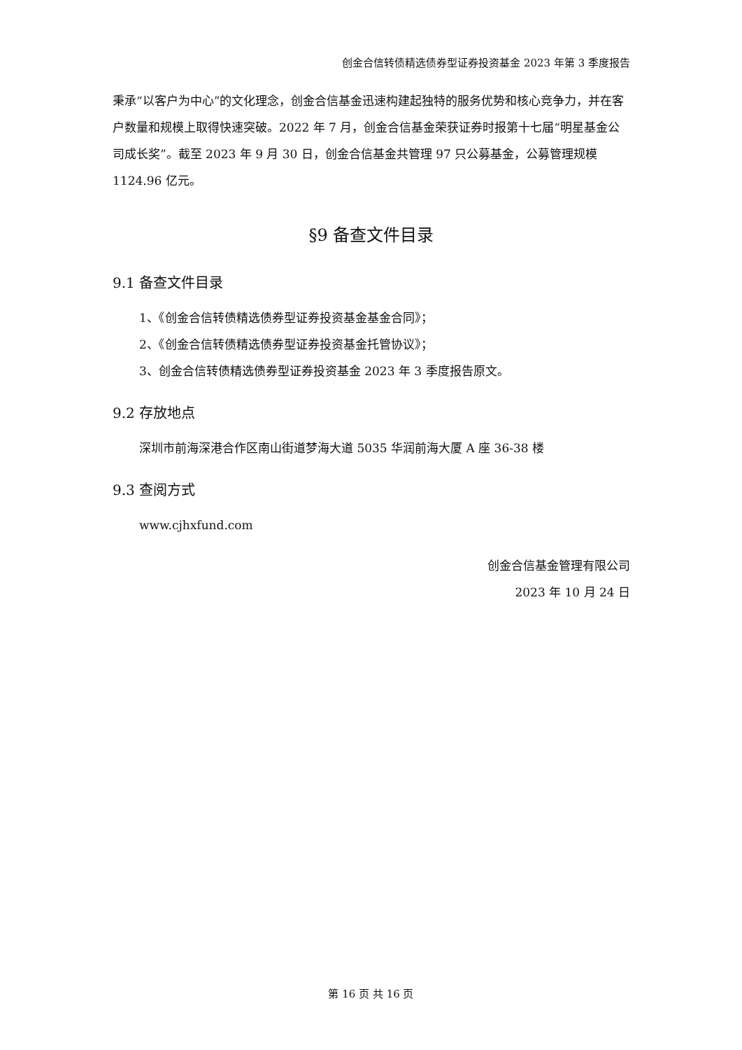创金合信转债精选债券型证券投资基金 2023 年第 3 季度报告
秉承“以客户为中心”的文化理念，创金合信基金迅速构建起独特的服务优势和核心竞争力，并在客户数量和规模上取得快速突破。2022 年 7 月，创金合信基金荣获证券时报第十七届“明星基金公司成长奖”。截至 2023 年 9 月 30 日，创金合信基金共管理 97 只公募基金，公募管理规模 1124.96 亿元。
§9 备查文件目录
9.1 备查文件目录
1、《创金合信转债精选债券型证券投资基金基金合同》；
2、《创金合信转债精选债券型证券投资基金托管协议》；
3、创金合信转债精选债券型证券投资基金 2023 年 3 季度报告原文。
9.2 存放地点
深圳市前海深港合作区南山街道梦海大道 5035 华润前海大厦 A 座 36-38 楼
9.3 查阅方式
www.cjhxfund.com
创金合信基金管理有限公司
2023 年 10 月 24 日
第 16 页 共 16 页